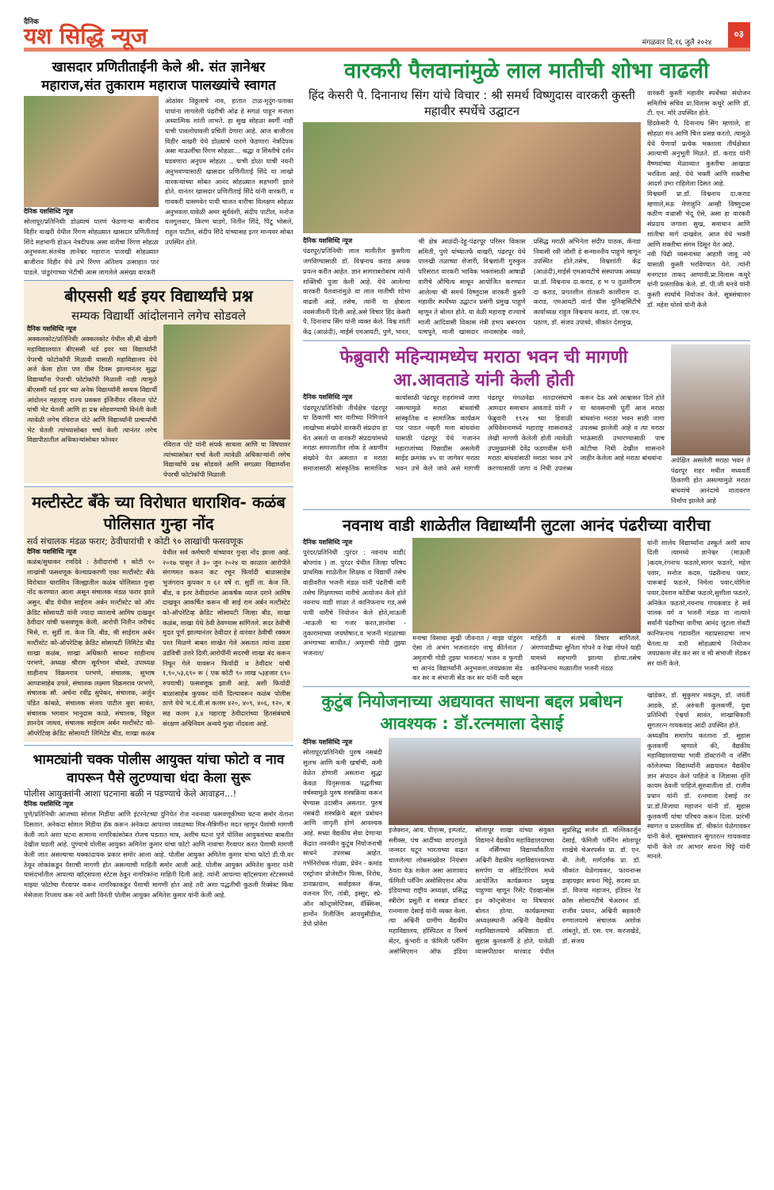दैनिक
यश सिद्धि न्यूज
मंगळवार दि.१६ जुलै २०२४
०३
खासदार प्रणितीताईंनी केले श्री. संत ज्ञानेश्वर महाराज,संत तुकाराम महाराज पालख्यांचे स्वागत
दैनिक यशसिध्दि न्यूज
सोलापूर/प्रतिनिधीः डोळ्याचं पारणं फेडणाऱ्या बाजीराव विहीर वाखरी येथील रिंगण सोहळ्यात खासदार प्रणितीताई शिंदे सहभागी होऊन नेत्रदीपक असा वारीचा रिंगण सोहळा अनुभवला.संतश्रेष्ठ ज्ञानेश्वर महाराज पालखी सोहळ्यात बाजीराव विहीर येथे उभे रिंगण अतिशय उत्साहात पार पाडले. पांडुरंगाच्या भेटीची आस लागलेले असंख्य वारकरी
ओठांवर विठ्ठलाचे नाव, हातात टाळ-मृदुंग-पताका पायांना लागलेली पंढरीची ओढ हे सगळं पाहून मनाला अध्यात्मिक शांती लाभते. हा सुख सोहळा स्वर्गी नाही याची पावलोपावली प्रचिती देणारा आहे. आज बाजीराव विहीर वाखरी येथे डोळ्याचे पारणे फेडणारा नेत्रदिपक असा माऊलींचा रिंगण सोहळा... श्रद्धा व शिस्तीचे दर्शन घडवणारा अनुपम सोहळा .. याची डोळा याची नयनी अनुभवण्यासाठी खासदार प्रणितीताई शिंदे या लाखो वारकऱ्यांच्या सोबत आनंद सोहळ्यात सहभागी झाले होते. यानंतर खासदार प्रणितीताई शिंदे यांनी वारकरी, व गावकरी यासमवेत पायी चालत वारीचा विलक्षण सोहळा अनुभवला.यावेळी अमर सूर्यवंशी, संदीप पाटील, मनोज यलगुलवार, किरण घाडगे, नितीन शिंदे, पिंटू भोसले, राहुल पाटील, संदीप शिंदे यांच्यासह इतर मान्यवर सोबत उपस्थित होते.
बीएससी थर्ड इयर विद्यार्थ्यांचे प्रश्न
सम्यक विद्यार्थी आंदोलनाने लगेच सोडवले
दैनिक यशसिध्दि न्यूज
अक्कलकोट/प्रतिनिधीः अक्कलकोट येथील सी,बी खेडगी महाविद्यालयात बीएससी थर्ड इयर च्या विद्यार्थ्यांनी पेपरची फोटोकॉपी मिळावी यासाठी महाविद्यालय येथे अर्ज केला होता पण वीस दिवस झाल्यानंतर सुद्धा विद्यार्थ्यांना पेपरची फोटोकॉपी मिळाली नाही त्यामुळे बीएससी थर्ड इयर च्या अनेक विद्यार्थ्यांनी सम्यक विद्यार्थी आंदोलन महाराष्ट्र राज्य प्रवक्ता इंजिनीयर रविराज पोटे यांची भेट घेतली आणि हा प्रश्न सोडवण्याची विनंती केली त्यावेळी लगेच रविराज पोटे आणि विद्यार्थ्यांनी प्राचार्यांची भेट घेतली त्यांच्यासोबत चर्चा केली त्यानंतर लगेच विद्यापीठातील अधिकाऱ्यांसोबत फोनवर
रविराज पोटे यांनी संपर्क साधला आणि या विषयावर त्यांच्यासोबत चर्चा केली त्यावेळी अधिकाऱ्यांनी लगेच विद्यार्थ्यांचे प्रश्न सोडवले आणि सगळ्या विद्यार्थ्यांना पेपरची फोटोकॉपी मिळाली
मल्टीस्टेट बँके च्या विरोधात धाराशिव- कळंब पोलिसात गुन्हा नोंद
सर्व संचालक मंडळ फरार; ठेवीधारांची १ कोटी ९० लाखांची फसवणूक
दैनिक यशसिध्दि न्यूज
कळंब/सुधाकर रणदिवे : ठेवीदारांची १ कोटी ९० लाखांची फसवणूक केल्याप्रकरणी एका मल्टीस्टेट बँके विरोधात धाराशिव जिल्ह्यातील कळंब पोलिसात गुन्हा नोंद करण्यात आला असून संचालक मंडळ फरार झाले असुन. बीड येथील साईराम अर्बन मल्टीस्टेट को ऑप क्रेडिट सोसायटी यांनी ज्यादा व्याजाचे आमिष दाखवून ठेवीदार यांची फसवणूक केली. आरोपी नितीन जरीचंद भिसे, रा. सुर्डी ता. केज जि. बीड, श्री साईराम अर्बन मल्टीस्टेट को-ऑपरेटिव्ह क्रेडिट सोसायटी लिमिटेड बीड शाखा कळंब, शाखा अधिकारी साधना शाहीनाथ परभणे, अध्यक्ष श्रीराम सूर्यभान बोबडे, उपाध्यक्ष शाहीनाथ विक्रमराव परभणे, संचालक, सुभाष आप्पासाहेब उगले, संचालक लक्ष्मण विक्रमराव परभणे, संचालक सौ. अर्चना रवींद्र सुपेकर, संचालक, अर्जुन पंडित कांबळे, संचालक संजय पाटील बुवा सावंत, संचालक भगवान भानुदास काळे, संचालक, विठ्ठल ज्ञानदेव जाधव, संचालक साईराम अर्बन मल्टीस्टेट को-ऑपरेटिव्ह क्रेडिट सोसायटी लिमिटेड बीड, शाखा कळंब येथील सर्व कर्मचारी यांच्यावर गुन्हा नोंद झाला आहे. २०१७ पासुन ते ३० जुन २०२४ या काळात आरोपीने संगणमत करून कट रचून फिर्यादी बाळासाहेब भुजंगराव कुपकर व ६२ वर्षे रा. सुर्डी ता. केज जि. बीड, व इतर ठेवीदारांना आकर्षक व्याज दराने आमिष दाखवून आकर्षित करून श्री साई राम अर्बन मल्टीस्टेट को-ऑपरेटिव्ह क्रेडिट सोसायटी जिल्हा बीड, शाखा कळंब, शाखा येथे ठेवी ठेवण्यास सांगितले. सदर ठेवीची मुदत पूर्ण झाल्यानंतर ठेवीदार हे वारंवार ठेवीची रक्कम परत मिळणे बाबत शाखेत गेले असतात त्यांना उडवा उडविची उत्तरे दिली.आरोपींनी सदरची शाखा बंद करून निघून गेले यावरून फिर्यादी व ठेवीदार यांची १,९०,५३,६९० रू ( एक कोटी ९० लाख ५३हजार ६९० रुपयाची) फसवणूक झाली आहे. अशी फिर्यादी बाळासाहेब कुपकर यांनी दिल्यावरून कळंब पोलीस ठाणे येथे भ.दं.वी.सं कलम ४२०, ४०९, ४०६, १२०, ब सह कलम ३,४ महाराष्ट्र ठेवीदारांच्या हितसंबंधाचे संरक्षण अधिनियम अन्वये गुन्हा नोंदवला आहे.
भामट्यांनी चक्क पोलीस आयुक्त यांचा फोटो व नाव वापरून पैसे लुटण्याचा धंदा केला सुरू
पोलीस आयुक्तांनी आशा घटनाना बळी न पडण्याचे केले आवाहन...!
दैनिक यशसिध्दि न्यूज
पुणे/प्रतिनिधीः आजच्या सोशल मिडीया आणि इंटरनेटच्या दुनियेत रोज नवनव्या फसवणूकीच्या घटना समोर येताना दिसतात. अनेकदा सोशल मिडीया हॅक करून अनेकदा आपल्या जवळच्या मित्र-मैत्रिणींना मदत म्हणून पैशांची मागणी केली जाते अशा घटना सामान्य नागरिकांसोबत रोजच घडतात मात्र, अशीच घटना पुणे पोलिस आयुक्तांच्या बाबतीत देखील घडली आहे. पुण्याचे पोलीस आयुक्त अमितेश कुमार यांचा फोटो आणि नावाचा गैरवापर करत पैशाची मागणी केली जात असल्याचा धक्कादायक प्रकार समोर आला आहे. पोलीस आयुक्त अमितेश कुमार यांचा फोटो डी.पी.वर ठेवून लोकांकडून पैशाची मागणी होत असल्याची माहिती समोर आली आहे. पोलीस आयुक्त अमितेश कुमार यांनी यासंदर्भातील आपल्या व्हॉट्सपला स्टेटस ठेवून नागरिकांना माहिती दिली आहे. त्यांनी आपल्या व्हॉट्सपला स्टेटसमध्ये माझ्या फोटोचा गैरवापर करून नागरिकाकडून पैशाची मागणी होत आहे तरी अशा पद्धतीची कुठली रिक्वेस्ट किंवा मेसेजला रिप्लाय करू नये अशी विनंती पोलीस आयुक्त अमितेश कुमार यांनी केली आहे.
वारकरी पैलवानांमुळे लाल मातीची शोभा वाढली
हिंद केसरी पै. दिनानाथ सिंग यांचे विचार : श्री समर्थ विष्णुदास वारकरी कुस्ती महावीर स्पर्धेचे उद्घाटन
दैनिक यशसिध्दि न्यूज
पंढरपूर/प्रतिनिधीः लाल मातीतील कुस्तीला जगविण्यासाठी डॉ. विश्वनाथ कराड अथक प्रयत्न करीत आहेत. ज्ञान सागराबरोबरच त्यांनी शक्तिची पुजा केली आहे. येथे आलेल्या वारकरी पैलवानांमुळे या लाल मातीची शोभा वाढली आहे, तसेच, त्यांनी या क्षेत्राला नवसंजीवनी दिली आहे.असे विचार हिंद केसरी पै. दिनानाथ सिंग यांनी व्यक्त केले. विश्व शांती केंद्र (आळंदी), माईर्स एमआयटी, पुणे, भारत, श्री क्षेत्र आळंदी-देहू-पंढरपूर परिसर विकास समिती, पुणे यांच्यातर्फे वाखरी, पंढरपूर येथे पालखी तळाच्या शेजारी, विश्वशांती गुरुकुल परिसरात वारकरी भाविक भक्तांसाठी आषाढी वारीचे औचित्य साधून आयोजित करण्यात आलेल्या श्री समर्थ विष्णुदास वारकरी कुस्ती महावीर स्पर्धेच्या उद्घाटन प्रसंगी प्रमुख पाहुणे म्हणून ते बोलत होते. या वेळी महाराष्ट्र राज्याचे माजी आदिवासी विकास मंत्री हभप बबनराव पाचपुते, माजी खासदार नानासाहेब नवले, प्रसिद्ध मराठी अभिनेता संदीप पाठक, कॅनडा निवासी रवी जोशी हे सन्माननीय पाहुणे म्हणून उपस्थित होते.तसेच, विश्वशांती केंद्र (आळंदी),माईर्स एमआयटीचे संस्थापक अध्यक्ष प्रा.डॉ. विश्वनाथ दा.कराड, ह भ प तुळशीराम दा कराड, प्रगतशील शेतकरी काशीराम दा. कराड, एमआयटी वर्ल्ड पीस युनिव्हसिटीचे कार्याध्यक्ष राहुल विश्वनाथ कराड, डॉ. एस.एन. पठाण, डॉ. संजय उपाध्ये, श्रीकांत देशमुख,
वारकरी कुस्ती महावीर स्पर्धेच्या संयोजन समितीचे सचिव प्रा.विलास कथुरे आणि डॉ. टी. एन. मोरे उपस्थित होते.
हिंदकेसरी पै. दिनानाथ सिंग म्हणाले, हा सोहळा मन आणि चित्त प्रसन्न करतो. त्यामुळे येथे येणार्या प्रत्येक भक्ताला तीर्थक्षेत्रात आल्याची अनुभूती मिळते. डॉ. कराड यांनी वैष्णवांच्या मेळाव्यात कुस्तीचा आखाडा भरविला आहे. येथे भक्ती आणि शक्तीचा आदर्श उभा राहिलेला दिसत आहे.
विश्वधर्मी प्रा.डॉ. विश्वनाथ दा.कराड म्हणाले,मऊ मेणाहुनि आम्ही विष्णुदास कठीण वज्रासी भेदू ऐसे, असा हा वारकरी संप्रदाय जगाला सुख, समाधान आणि शांतीचा मार्ग दाखवेल. आज येथे भक्ती आणि शक्तीचा संगम दिसून येत आहे.
नवी पिढी व्यसनाच्या आहारी जावू नये यासाठी कुस्ती भरविण्यात येते. त्यांनी मनगटात ताकद आणावी.प्रा.विलास कथुरे यांनी प्रास्ताविक केले. डॉ. पी.जी धनवे यांनी कुस्ती स्पर्धाचे नियोजन केले. सूत्रसंचालन डॉ. महेश थोरवे यांनी केले
फेब्रुवारी महिन्यामध्येच मराठा भवन ची मागणी आ.आवताडे यांनी केली होती
दैनिक यशसिध्दि न्यूज
पंढरपूर/प्रतिनिधीः तीर्थक्षेत्र पंढरपूर या ठिकाणी चार वारीच्या निमित्ताने लाखोच्या संख्येने वारकरी संप्रदाय हा येत असतो या वारकरी संप्रदायांमध्ये मराठा समाजातील लोक हे अग्रणीय संख्येने येत असतात व मराठा समाजासाठी सांस्कृतिक सामाजिक कार्यासाठी पंढरपूर शहरांमध्ये जागा नसल्यामुळे मराठा बांधवांची सांस्कृतिक व सामाजिक कार्यक्रम पार पाडत नव्हती मला बांधवांना यासाठी पंढरपूर येथे गजानन महाराजांच्या पिछाडीस असलेली साईड क्रमांक ४५ या जागेवर मराठा भवन उभे केले जावे असे मागणी पंढरपूर मंगळवेढा मतदारसंघाचे आमदार समाधान आवताडे यांनी २ फेब्रुवारी १९२४ च्या हिवाळी अधिवेशनामध्ये महाराष्ट्र शासनाकडे लेखी मागणी केलेली होती त्यावेळी उपमुख्यमंत्री देवेंद्र फडणवीस यांनी मराठा बांधवांसाठी मराठा भवन उभे करण्यासाठी जागा व निधी उपलब्ध करून देऊ असे आश्वासन दिले होते या श्रावसनाची पूर्ती आज मराठा बांधवांना मराठा भवन साठी जागा उपलब्ध झालेली आहे व त्या मराठा भाऊंसाठी उभारण्यासाठी पाच कोटीचा निधी देखील शासनाने जाहीर केलेला आहे मराठा बांधवांना
अपेक्षित असलेली मराठा भवन ते पंढरपूर शहर मधील मध्यवर्ती ठिकाणी होत असल्यामुळे मराठा बांधवांचे आनंदाचे वातावरण निर्माण झालेले आहे
नवनाथ वाडी शाळेतील विद्यार्थ्यांनी लुटला आनंद पंढरीच्या वारीचा
दैनिक यशसिध्दि न्यूज
पुरंदर/प्रतिनिधी :पुरंदर : नवनाथ वाडी( बोपगांव ) ता. पुरंदर येथील जिल्हा परिषद प्राथमिक शाळेतील शिक्षक व विद्यार्थी तसेच वाडीवरील भजनी मंडळ यांनी पंढरीची वारी तसेच शिक्षणाच्या वारीचे आयोजन केले होते नवनाथ वाडी शाळा ते कानिफनाथ गड,असे पायी वारीचे नियोजन केले होते,माऊली -माऊली चा गजर करत,ज्ञानोबा - तुकारामाच्या जयघोषात,व भजनी मंडळाच्या अभंगाच्या साथीत./ अमृताची गोडी तुझ्या भजनात/
मनाचा विसावा सुखी जीवनात / माझा पांडुरंग ऐसा तो अभंग भजनातदंग नाचू कीर्तनात /अमृताची गोडी तुझ्या भजनात/ भजन व फुगडी चा आनंद विद्यार्थ्यांनी अनुभवला.जयप्रकाश सेंड कर सर व संभाजी सेंड कर सर यांनी वारी बद्दल माहिती व संतांचे विचार सांगितले. अंगणवाडीच्या सुनिता गोपने व रेखा गोपने याही यामध्ये सहभागी झाल्या होत्या.तसेच कानिफनाथ मळ्यातील भजनी मंडळ
यांनी शालेय विद्यार्थ्यांना उस्फुर्त अशी साथ दिली त्यामध्ये ज्ञानेश्वर (माऊली )कदम,रंगनाथ फडतरे,सागर फडतरे, महेश पवार, मनोज कदम, पंढरीनाथ पवार, पारूबाई फडतरे, निर्मला पवार,योगिता पवार,देवराम कोंडीबा फडतरे,सुशीला फडतरे, अनिकेत फडतरे,नवनाथ गायकवाड हे सर्व पालक वर्ग व भजनी मंडळ या नात्याने सर्वांनी पंढरीच्या वारीचा आनंद लुटला शेवटी कानिफनाथ गडावरील महाप्रसादाचा लाभ घेतला.या वारी सोहळ्याचे नियोजन जयप्रकाश सेंड कर सर व श्री संभाजी शेंडकर सर यांनी केले.
कुटुंब नियोजनाच्या अद्ययावत साधना बद्दल प्रबोधन आवश्यक : डॉ.रत्नमाला देसाई
दैनिक यशसिध्दि न्यूज
सोलापूर/प्रतिनिधीः पुरुष नसबंदी सुलभ आणि कमी खर्चाची, कमी वेळेत होणारी असताना सुद्धा केवळ पितृसत्ताक पद्धतीच्या वर्चस्वामुळे पुरुष शस्त्रक्रिया करून घेण्यास उदासीन असतात. पुरुष नसबंदी शस्त्रक्रिये बद्दल प्रबोधन आणि जागृती होणे आवश्यक आहे. सध्या वैद्यकीय सेवा देणाऱ्या केंद्रात नवनवीन कुटुंब नियोजनाची साधने उपलब्ध आहेत. गर्भनिरोधक गोळ्या, प्रेवेन - कमांड एस्ट्रोजन प्रोजेस्टीन पिल्स, निरोध, डायफ्राग्राम, सर्वाइकल कॅप्स, वजनल रिंग, तांबी, इस्सुर, स्प्रे-ऑन कॉन्ट्रासेप्टिवस, वॅक्सिन्स, हार्मोन रिलीजिंग आययुसीडीज, डेपो प्रोवेरा
इंजेक्शन, आय. पीएल्स, इम्प्लांट, स्लीक्स, पंच आदींच्या वापरामुळे जन्मदर घटून भारताच्या वाढत चाललेल्या लोकसंख्येवर नियंत्रण ठेवता येऊ शकेल असा आशावाद फॅमिली प्लॅनिंग असोसिएशन ऑफ इंडियाच्या राष्ट्रीय अध्यक्षा, प्रसिद्ध स्त्रीरोग प्रसूती व शस्त्रज्ञ डॉक्टर रत्नमाला देसाई यांनी व्यक्त केला. त्या अश्विनी ग्रामीण वैद्यकीय महाविद्यालय, हॉस्पिटल व रिसर्च सेंटर, कुंभारी व फॅमिली प्लॅनिंग असोसिएशन ऑफ इंडिया सोलापूर शाखा यांच्या संयुक्त विद्यमाने वैद्यकीय महाविद्यालयाच्या व नर्सिंगच्या विद्यार्थ्यांकरिता अश्विनी वैद्यकीय महाविद्यालयाच्या समर्पण या ऑडिटोरियम मध्ये आयोजित कार्यक्रमात प्रमुख पाहुण्या म्हणून रिसेंट ऍडव्हान्सेस इन कॉन्ट्रसेप्शन या विषयावर बोलत होत्या. कार्यक्रमाच्या अध्यक्षस्थानी अश्विनी वैद्यकीय महाविद्यालयाचे अधिष्ठाता डॉ. सुहास कुलकर्णी हे होते. यावेळी व्यासपीठावर धारवाड येथील सुप्रसिद्ध सर्जन डॉ. मल्लिकार्जुन देसाई, फॅमिली प्लॅनिंग सोलापूर शाखेचे चेअरपर्सन प्रा. डॉ. एन. बी. तेली, मार्गदर्शक प्रा. डॉ. श्रीकांत येळेगावकर, फायनान्स डव्हायझर सपना चिट्टे, सदस्य प्रा. डॉ. विजया महाजन, इंडियन रेड क्रॉस सोसायटीचे चेअरमन डॉ. राजीव प्रधान, अश्विनी सहकारी रुग्णालयाचे संचालक अशोक लांबतुरे, डॉ. एस. एम. करजखेडे, डॉ. संजय
खांडेकर, डॉ. सुकुमार मकदुम, डॉ. जयंती आडके, डॉ. अरुंधती कुलकर्णी, युवा प्रतिनिधी ऐश्वर्या सावंत, शाखाधिकारी सुगतरत्न गायकवाड आदी उपस्थित होते.
अध्यक्षीय समारोप करताना डॉ. सुहास कुलकर्णी म्हणाले की, वैद्यकीय महाविद्यालयाच्या भावी डॉक्टरांनी व नर्सिंग कॉलेजच्या विद्यार्थ्यांनी अद्ययावत वैद्यकीय ज्ञान संपादन केले पाहिजे व जिज्ञासा वृत्ति कायम ठेवली पाहिजे.सुरुवातीला डॉ. राजीव प्रधान यांनी डॉ. रत्नमाला देसाई तर प्रा.डॉ.विजाया महाजन यांनी डॉ. सुहास कुलकर्णी यांचा परिचय करून दिला. प्रारंभी स्वागत व प्रास्ताविक डॉ. श्रीकांत येळेगावकर यांनी केले. सूत्रसंचालन सुगतरत्न गायकवाड यांनी केले तर आभार सपना चिट्टे यांनी मानले.